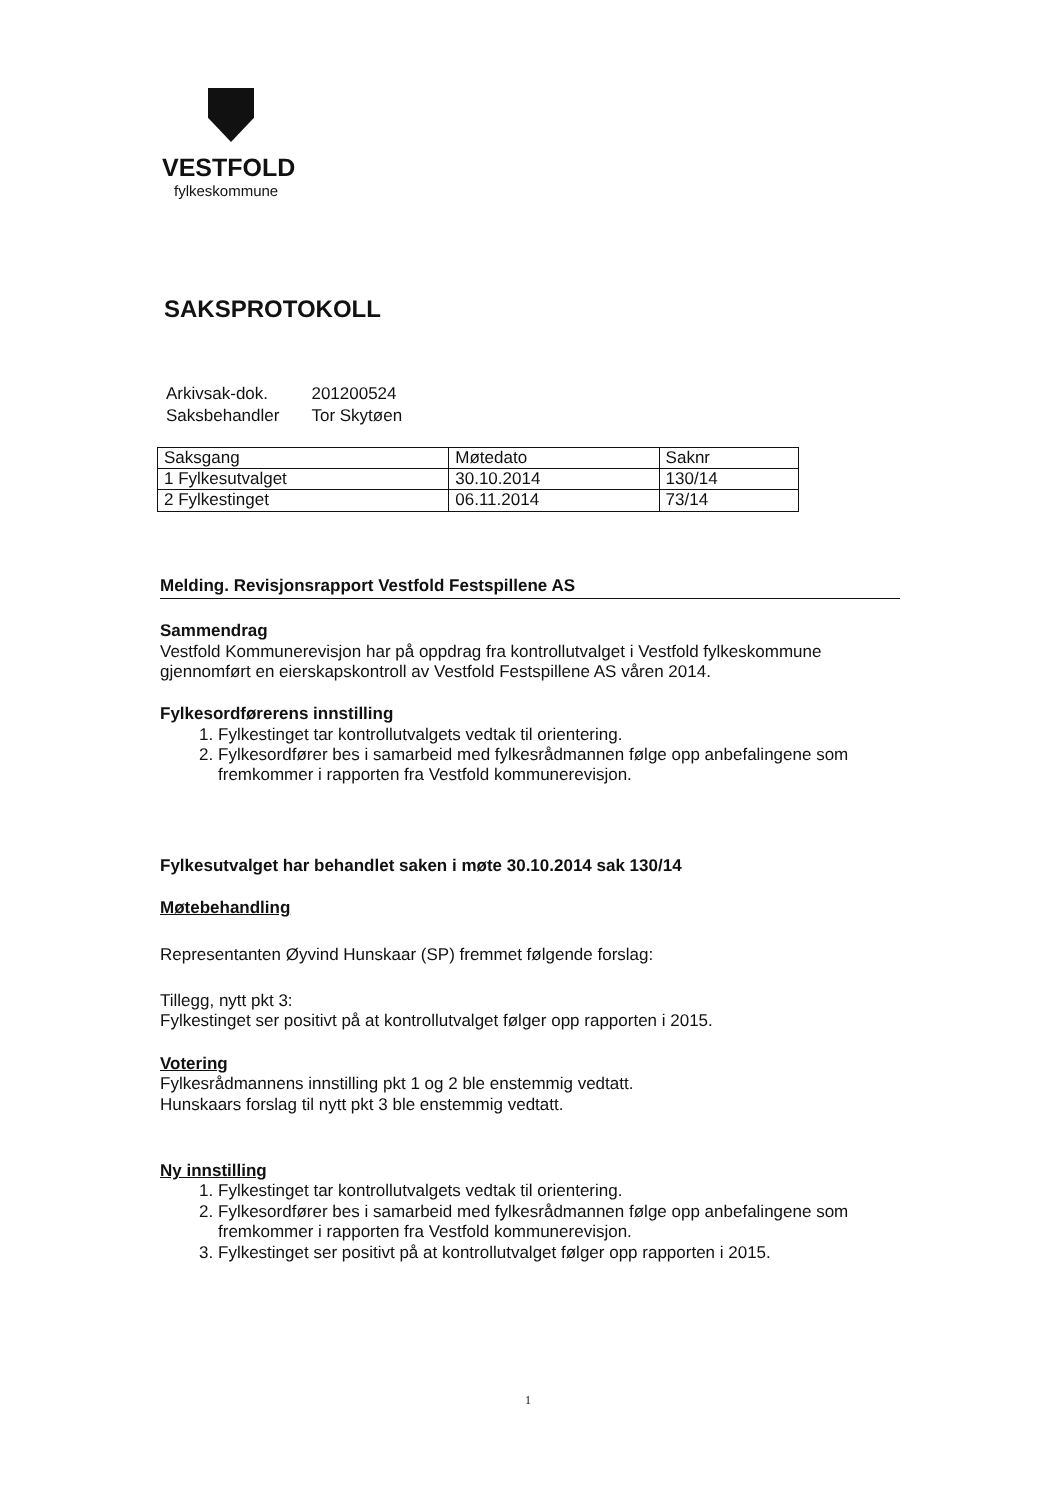VESTFOLD
fylkeskommune
SAKSPROTOKOLL
| Arkivsak-dok. | 201200524 |
| Saksbehandler | Tor Skytøen |
| Saksgang | Møtedato | Saknr |
| 1 Fylkesutvalget | 30.10.2014 | 130/14 |
| 2 Fylkestinget | 06.11.2014 | 73/14 |
Melding. Revisjonsrapport Vestfold Festspillene AS
Sammendrag
Vestfold Kommunerevisjon har på oppdrag fra kontrollutvalget i Vestfold fylkeskommune gjennomført en eierskapskontroll av Vestfold Festspillene AS våren 2014.
Fylkesordførerens innstilling
1. Fylkestinget tar kontrollutvalgets vedtak til orientering.
2. Fylkesordfører bes i samarbeid med fylkesrådmannen følge opp anbefalingene som fremkommer i rapporten fra Vestfold kommunerevisjon.
Fylkesutvalget har behandlet saken i møte 30.10.2014 sak 130/14
Møtebehandling
Representanten Øyvind Hunskaar (SP) fremmet følgende forslag:
Tillegg, nytt pkt 3:
Fylkestinget ser positivt på at kontrollutvalget følger opp rapporten i 2015.
Votering
Fylkesrådmannens innstilling pkt 1 og 2 ble enstemmig vedtatt.
Hunskaars forslag til nytt pkt 3 ble enstemmig vedtatt.
Ny innstilling
1. Fylkestinget tar kontrollutvalgets vedtak til orientering.
2. Fylkesordfører bes i samarbeid med fylkesrådmannen følge opp anbefalingene som fremkommer i rapporten fra Vestfold kommunerevisjon.
3. Fylkestinget ser positivt på at kontrollutvalget følger opp rapporten i 2015.
1